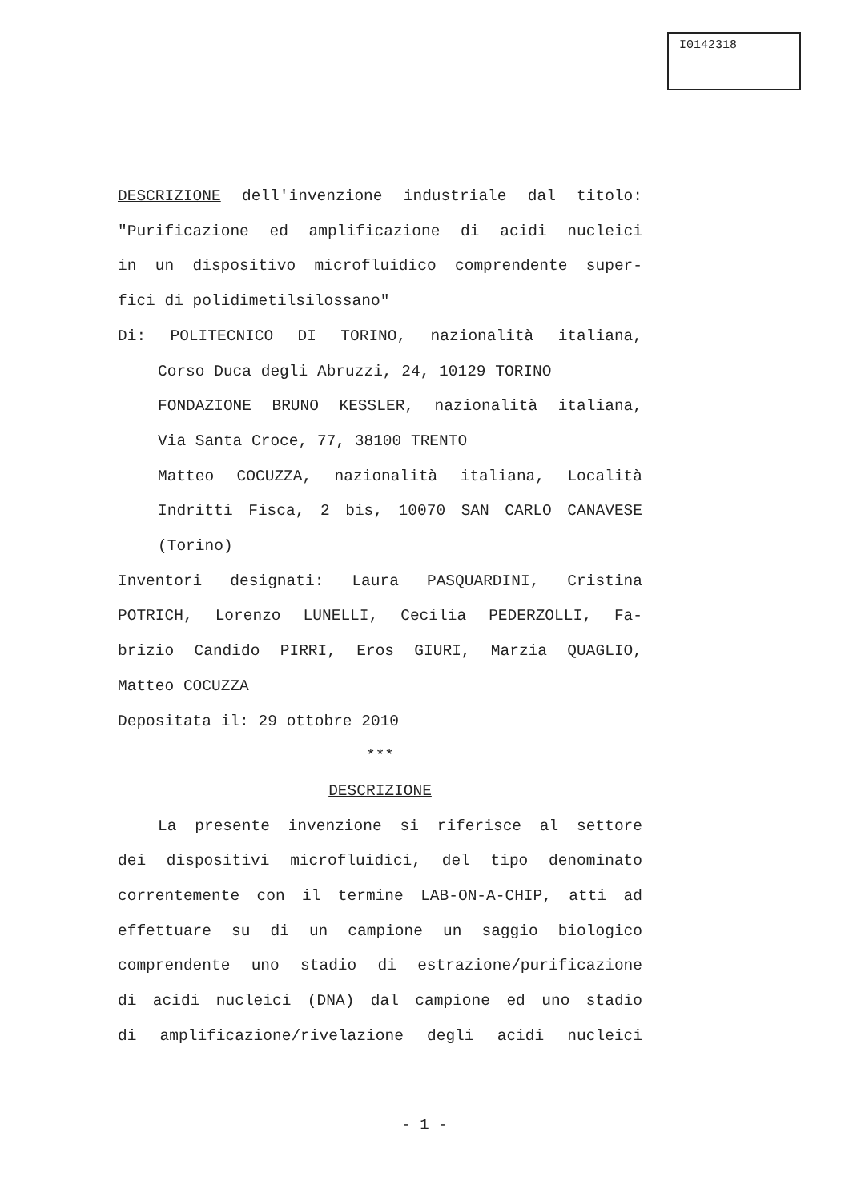I0142318
DESCRIZIONE dell'invenzione industriale dal titolo:
"Purificazione ed amplificazione di acidi nucleici
in un dispositivo microfluidico comprendente super-
fici di polidimetilsilossano"
Di: POLITECNICO DI TORINO, nazionalità italiana,
Corso Duca degli Abruzzi, 24, 10129 TORINO
FONDAZIONE BRUNO KESSLER, nazionalità italiana,
Via Santa Croce, 77, 38100 TRENTO
Matteo COCUZZA, nazionalità italiana, Località
Indritti Fisca, 2 bis, 10070 SAN CARLO CANAVESE
(Torino)
Inventori designati: Laura PASQUARDINI, Cristina
POTRICH, Lorenzo LUNELLI, Cecilia PEDERZOLLI, Fa-
brizio Candido PIRRI, Eros GIURI, Marzia QUAGLIO,
Matteo COCUZZA
Depositata il: 29 ottobre 2010
***
DESCRIZIONE
La presente invenzione si riferisce al settore
dei dispositivi microfluidici, del tipo denominato
correntemente con il termine LAB-ON-A-CHIP, atti ad
effettuare su di un campione un saggio biologico
comprendente uno stadio di estrazione/purificazione
di acidi nucleici (DNA) dal campione ed uno stadio
di amplificazione/rivelazione degli acidi nucleici
- 1 -